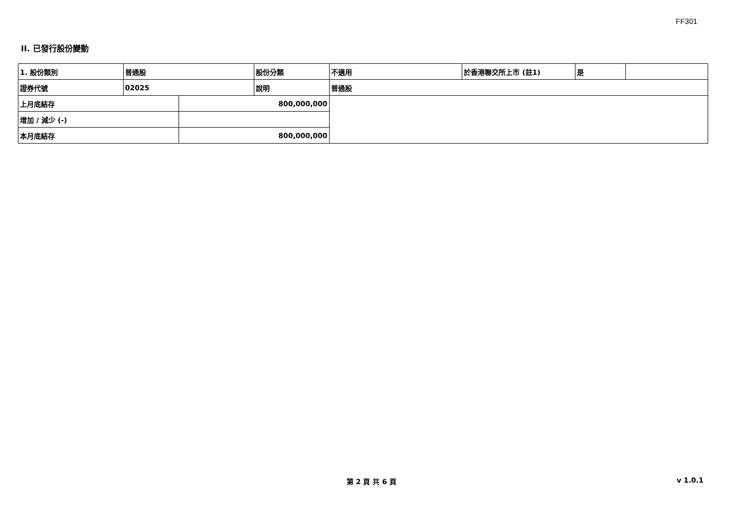FF301
II. 已發行股份變動
| 1. 股份類別 | 普通股 | | 股份分類 | 不適用 | 於香港聯交所上市 (註1) | 是 | |
| 證券代號 | 02025 | | 說明 | 普通股 | | | |
| 上月底結存 | | 800,000,000 | | | | | |
| 增加 / 減少 (-) | | | | | | | |
| 本月底結存 | | 800,000,000 | | | | | |
第 2 頁 共 6 頁 v 1.0.1